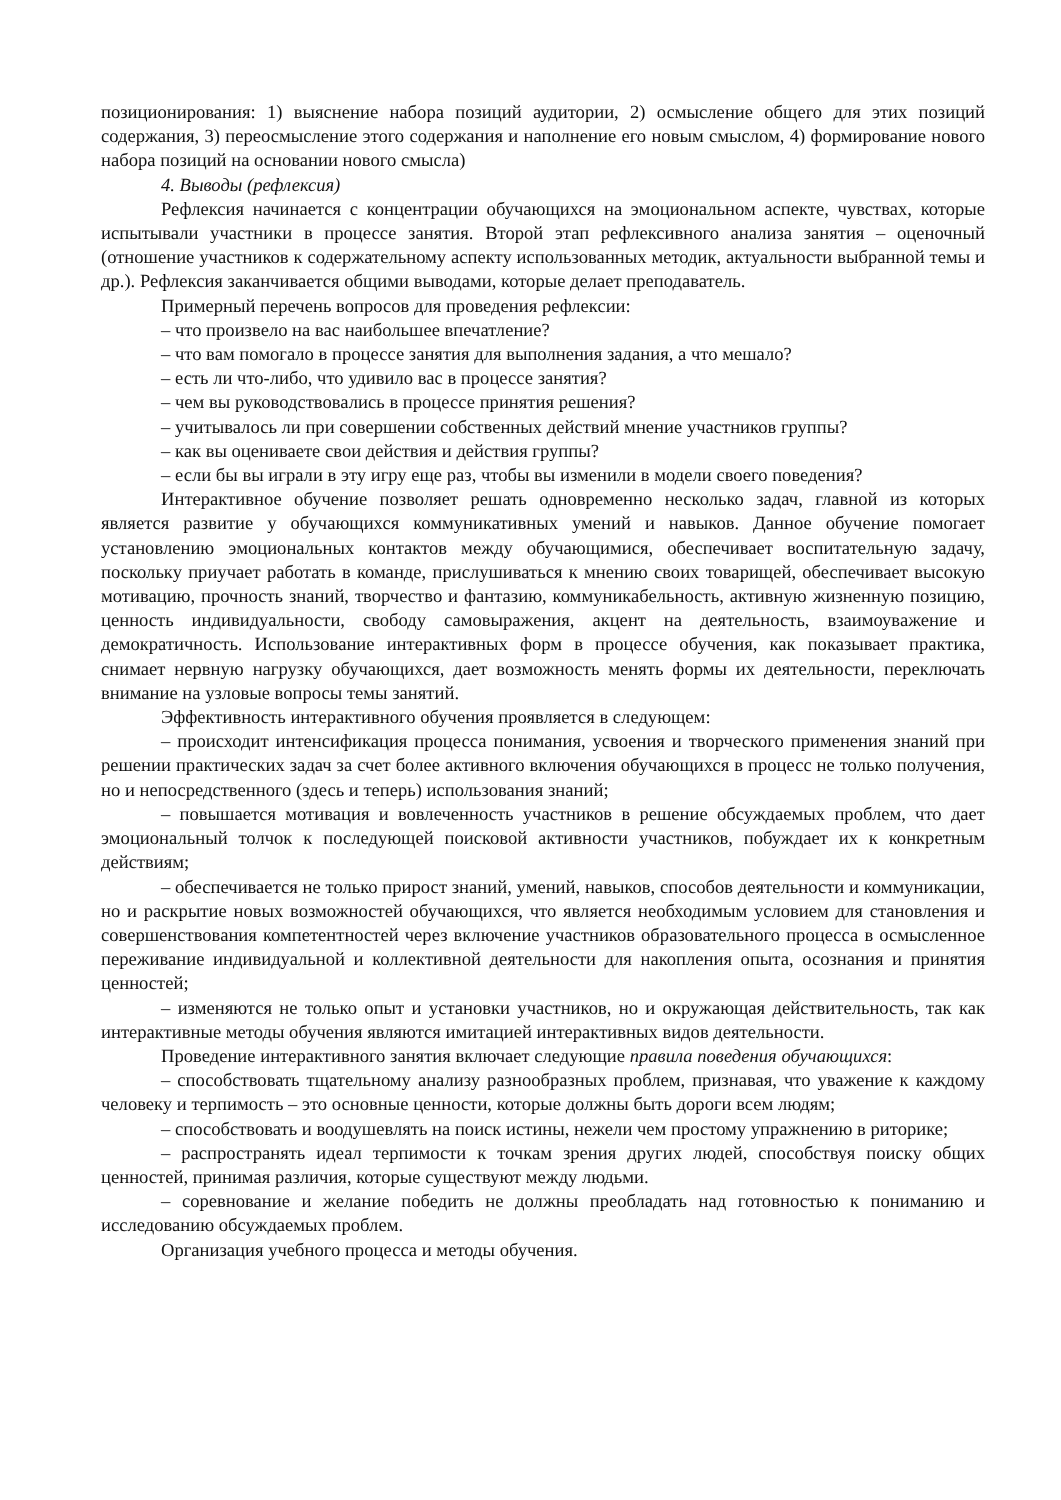позиционирования: 1) выяснение набора позиций аудитории, 2) осмысление общего для этих позиций содержания, 3) переосмысление этого содержания и наполнение его новым смыслом, 4) формирование нового набора позиций на основании нового смысла)
4. Выводы (рефлексия)
Рефлексия начинается с концентрации обучающихся на эмоциональном аспекте, чувствах, которые испытывали участники в процессе занятия. Второй этап рефлексивного анализа занятия – оценочный (отношение участников к содержательному аспекту использованных методик, актуальности выбранной темы и др.). Рефлексия заканчивается общими выводами, которые делает преподаватель.
Примерный перечень вопросов для проведения рефлексии:
– что произвело на вас наибольшее впечатление?
– что вам помогало в процессе занятия для выполнения задания, а что мешало?
– есть ли что-либо, что удивило вас в процессе занятия?
– чем вы руководствовались в процессе принятия решения?
– учитывалось ли при совершении собственных действий мнение участников группы?
– как вы оцениваете свои действия и действия группы?
– если бы вы играли в эту игру еще раз, чтобы вы изменили в модели своего поведения?
Интерактивное обучение позволяет решать одновременно несколько задач, главной из которых является развитие у обучающихся коммуникативных умений и навыков. Данное обучение помогает установлению эмоциональных контактов между обучающимися, обеспечивает воспитательную задачу, поскольку приучает работать в команде, прислушиваться к мнению своих товарищей, обеспечивает высокую мотивацию, прочность знаний, творчество и фантазию, коммуникабельность, активную жизненную позицию, ценность индивидуальности, свободу самовыражения, акцент на деятельность, взаимоуважение и демократичность. Использование интерактивных форм в процессе обучения, как показывает практика, снимает нервную нагрузку обучающихся, дает возможность менять формы их деятельности, переключать внимание на узловые вопросы темы занятий.
Эффективность интерактивного обучения проявляется в следующем:
– происходит интенсификация процесса понимания, усвоения и творческого применения знаний при решении практических задач за счет более активного включения обучающихся в процесс не только получения, но и непосредственного (здесь и теперь) использования знаний;
– повышается мотивация и вовлеченность участников в решение обсуждаемых проблем, что дает эмоциональный толчок к последующей поисковой активности участников, побуждает их к конкретным действиям;
– обеспечивается не только прирост знаний, умений, навыков, способов деятельности и коммуникации, но и раскрытие новых возможностей обучающихся, что является необходимым условием для становления и совершенствования компетентностей через включение участников образовательного процесса в осмысленное переживание индивидуальной и коллективной деятельности для накопления опыта, осознания и принятия ценностей;
– изменяются не только опыт и установки участников, но и окружающая действительность, так как интерактивные методы обучения являются имитацией интерактивных видов деятельности.
Проведение интерактивного занятия включает следующие правила поведения обучающихся:
– способствовать тщательному анализу разнообразных проблем, признавая, что уважение к каждому человеку и терпимость – это основные ценности, которые должны быть дороги всем людям;
– способствовать и воодушевлять на поиск истины, нежели чем простому упражнению в риторике;
– распространять идеал терпимости к точкам зрения других людей, способствуя поиску общих ценностей, принимая различия, которые существуют между людьми.
– соревнование и желание победить не должны преобладать над готовностью к пониманию и исследованию обсуждаемых проблем.
Организация учебного процесса и методы обучения.